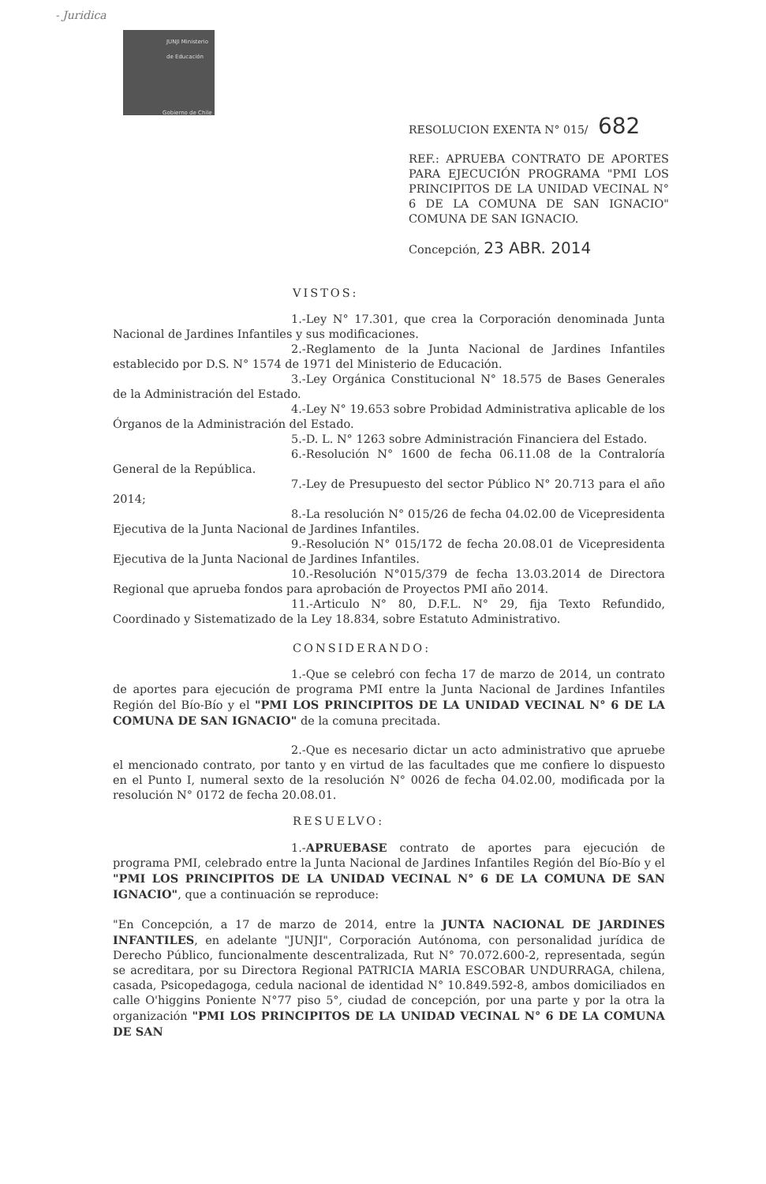- Juridica
JUNJI Ministerio de Educación
Gobierno de Chile
RESOLUCION EXENTA N° 015/ 682
REF.: APRUEBA CONTRATO DE APORTES PARA EJECUCIÓN PROGRAMA "PMI LOS PRINCIPITOS DE LA UNIDAD VECINAL N° 6 DE LA COMUNA DE SAN IGNACIO" COMUNA DE SAN IGNACIO.
Concepción, 23 ABR. 2014
VISTOS:
1.-Ley N° 17.301, que crea la Corporación denominada Junta Nacional de Jardines Infantiles y sus modificaciones.
2.-Reglamento de la Junta Nacional de Jardines Infantiles establecido por D.S. N° 1574 de 1971 del Ministerio de Educación.
3.-Ley Orgánica Constitucional N° 18.575 de Bases Generales de la Administración del Estado.
4.-Ley N° 19.653 sobre Probidad Administrativa aplicable de los Órganos de la Administración del Estado.
5.-D. L. N° 1263 sobre Administración Financiera del Estado.
6.-Resolución N° 1600 de fecha 06.11.08 de la Contraloría General de la República.
7.-Ley de Presupuesto del sector Público N° 20.713 para el año 2014;
8.-La resolución N° 015/26 de fecha 04.02.00 de Vicepresidenta Ejecutiva de la Junta Nacional de Jardines Infantiles.
9.-Resolución N° 015/172 de fecha 20.08.01 de Vicepresidenta Ejecutiva de la Junta Nacional de Jardines Infantiles.
10.-Resolución N°015/379 de fecha 13.03.2014 de Directora Regional que aprueba fondos para aprobación de Proyectos PMI año 2014.
11.-Articulo N° 80, D.F.L. N° 29, fija Texto Refundido, Coordinado y Sistematizado de la Ley 18.834, sobre Estatuto Administrativo.
CONSIDERANDO:
1.-Que se celebró con fecha 17 de marzo de 2014, un contrato de aportes para ejecución de programa PMI entre la Junta Nacional de Jardines Infantiles Región del Bío-Bío y el "PMI LOS PRINCIPITOS DE LA UNIDAD VECINAL N° 6 DE LA COMUNA DE SAN IGNACIO" de la comuna precitada.
2.-Que es necesario dictar un acto administrativo que apruebe el mencionado contrato, por tanto y en virtud de las facultades que me confiere lo dispuesto en el Punto I, numeral sexto de la resolución N° 0026 de fecha 04.02.00, modificada por la resolución N° 0172 de fecha 20.08.01.
RESUELVO:
1.-APRUEBASE contrato de aportes para ejecución de programa PMI, celebrado entre la Junta Nacional de Jardines Infantiles Región del Bío-Bío y el "PMI LOS PRINCIPITOS DE LA UNIDAD VECINAL N° 6 DE LA COMUNA DE SAN IGNACIO", que a continuación se reproduce:
"En Concepción, a 17 de marzo de 2014, entre la JUNTA NACIONAL DE JARDINES INFANTILES, en adelante "JUNJI", Corporación Autónoma, con personalidad jurídica de Derecho Público, funcionalmente descentralizada, Rut N° 70.072.600-2, representada, según se acreditara, por su Directora Regional PATRICIA MARIA ESCOBAR UNDURRAGA, chilena, casada, Psicopedagoga, cedula nacional de identidad N° 10.849.592-8, ambos domiciliados en calle O'higgins Poniente N°77 piso 5°, ciudad de concepción, por una parte y por la otra la organización "PMI LOS PRINCIPITOS DE LA UNIDAD VECINAL N° 6 DE LA COMUNA DE SAN